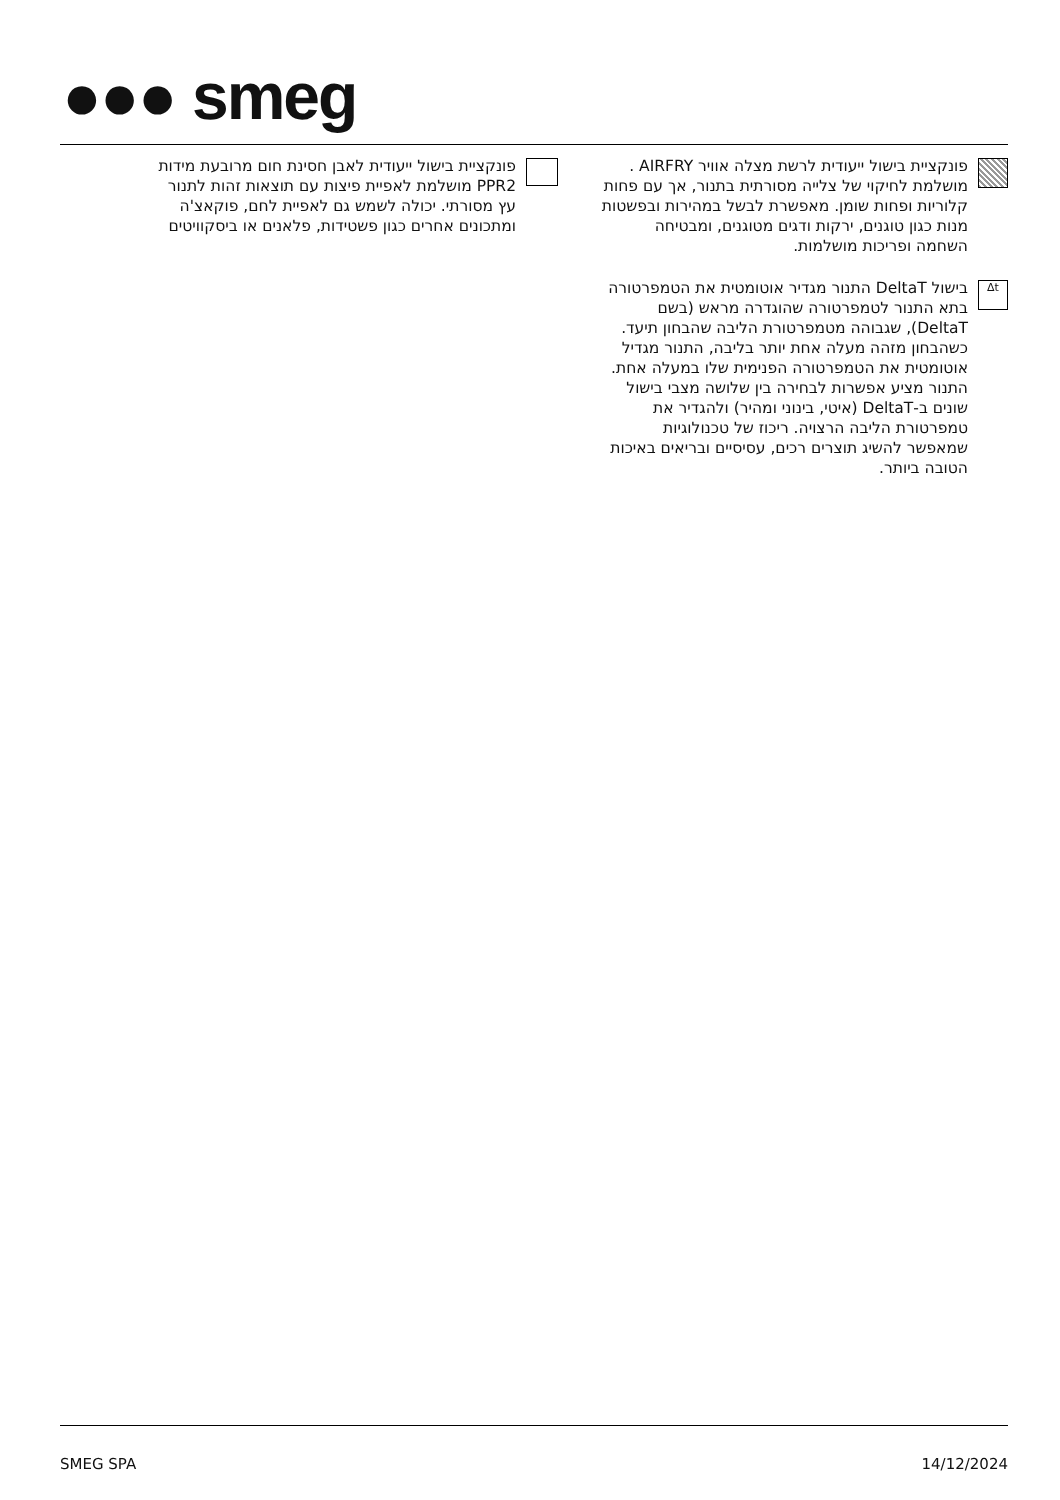●●● smeg
פונקציית בישול ייעודית לרשת מצלה אוויר AIRFRY . מושלמת לחיקוי של צלייה מסורתית בתנור, אך עם פחות קלוריות ופחות שומן. מאפשרת לבשל במהירות ובפשטות מנות כגון טוגנים, ירקות ודגים מטוגנים, ומבטיחה השחמה ופריכות מושלמות.
Δt
בישול DeltaT התנור מגדיר אוטומטית את הטמפרטורה בתא התנור לטמפרטורה שהוגדרה מראש (בשם DeltaT), שגבוהה מטמפרטורת הליבה שהבחון תיעד. כשהבחון מזהה מעלה אחת יותר בליבה, התנור מגדיל אוטומטית את הטמפרטורה הפנימית שלו במעלה אחת. התנור מציע אפשרות לבחירה בין שלושה מצבי בישול שונים ב-DeltaT (איטי, בינוני ומהיר) ולהגדיר את טמפרטורת הליבה הרצויה. ריכוז של טכנולוגיות שמאפשר להשיג תוצרים רכים, עסיסיים ובריאים באיכות הטובה ביותר.
פונקציית בישול ייעודית לאבן חסינת חום מרובעת מידות PPR2 מושלמת לאפיית פיצות עם תוצאות זהות לתנור עץ מסורתי. יכולה לשמש גם לאפיית לחם, פוקאצ'ה ומתכונים אחרים כגון פשטידות, פלאנים או ביסקוויטים
SMEG SPA 14/12/2024